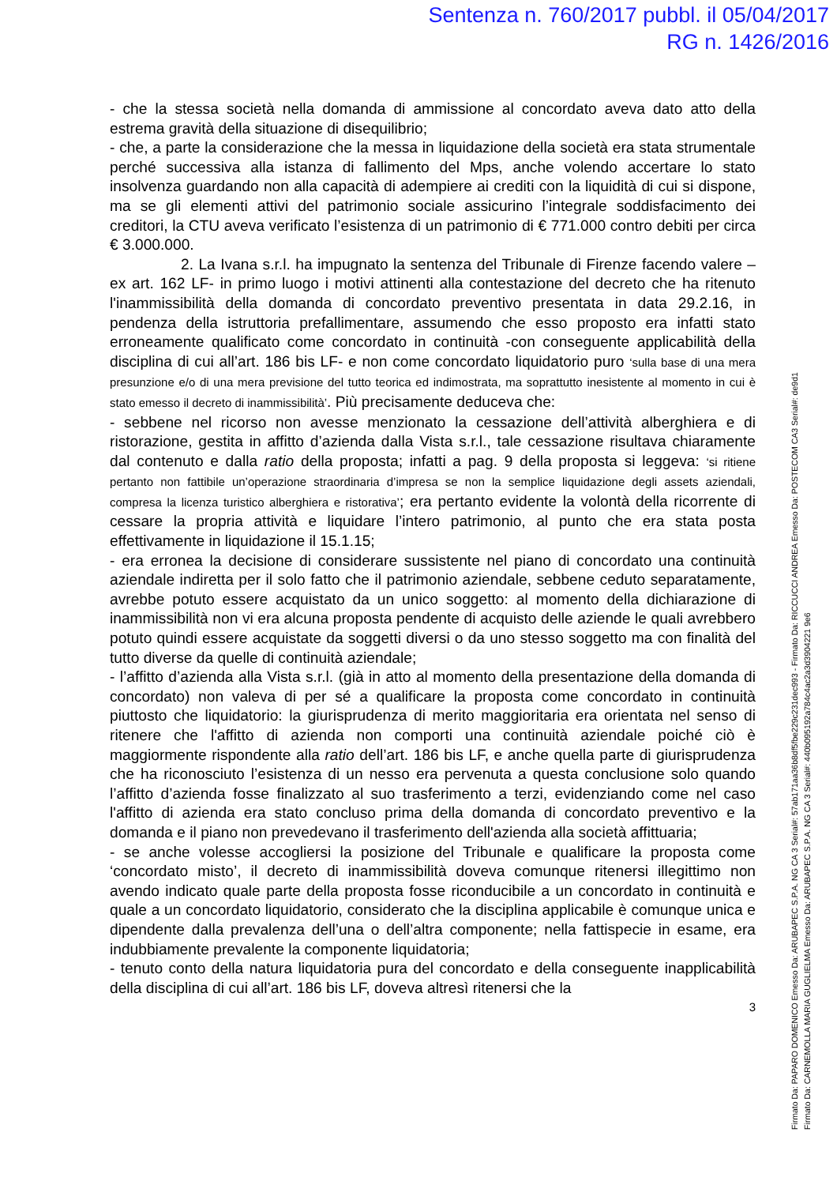Sentenza n. 760/2017 pubbl. il 05/04/2017
RG n. 1426/2016
- che la stessa società nella domanda di ammissione al concordato aveva dato atto della estrema gravità della situazione di disequilibrio;
- che, a parte la considerazione che la messa in liquidazione della società era stata strumentale perché successiva alla istanza di fallimento del Mps, anche volendo accertare lo stato insolvenza guardando non alla capacità di adempiere ai crediti con la liquidità di cui si dispone, ma se gli elementi attivi del patrimonio sociale assicurino l’integrale soddisfacimento dei creditori, la CTU aveva verificato l’esistenza di un patrimonio di € 771.000 contro debiti per circa € 3.000.000.
2. La Ivana s.r.l. ha impugnato la sentenza del Tribunale di Firenze facendo valere –ex art. 162 LF- in primo luogo i motivi attinenti alla contestazione del decreto che ha ritenuto l'inammissibilità della domanda di concordato preventivo presentata in data 29.2.16, in pendenza della istruttoria prefallimentare, assumendo che esso proposto era infatti stato erroneamente qualificato come concordato in continuità -con conseguente applicabilità della disciplina di cui all’art. 186 bis LF- e non come concordato liquidatorio puro ‘sulla base di una mera presunzione e/o di una mera previsione del tutto teorica ed indimostrata, ma soprattutto inesistente al momento in cui è stato emesso il decreto di inammissibilità’. Più precisamente deduceva che:
- sebbene nel ricorso non avesse menzionato la cessazione dell’attività alberghiera e di ristorazione, gestita in affitto d’azienda dalla Vista s.r.l., tale cessazione risultava chiaramente dal contenuto e dalla ratio della proposta; infatti a pag. 9 della proposta si leggeva: ‘si ritiene pertanto non fattibile un’operazione straordinaria d’impresa se non la semplice liquidazione degli assets aziendali, compresa la licenza turistico alberghiera e ristorativa’; era pertanto evidente la volontà della ricorrente di cessare la propria attività e liquidare l’intero patrimonio, al punto che era stata posta effettivamente in liquidazione il 15.1.15;
- era erronea la decisione di considerare sussistente nel piano di concordato una continuità aziendale indiretta per il solo fatto che il patrimonio aziendale, sebbene ceduto separatamente, avrebbe potuto essere acquistato da un unico soggetto: al momento della dichiarazione di inammissibilità non vi era alcuna proposta pendente di acquisto delle aziende le quali avrebbero potuto quindi essere acquistate da soggetti diversi o da uno stesso soggetto ma con finalità del tutto diverse da quelle di continuità aziendale;
- l’affitto d’azienda alla Vista s.r.l. (già in atto al momento della presentazione della domanda di concordato) non valeva di per sé a qualificare la proposta come concordato in continuità piuttosto che liquidatorio: la giurisprudenza di merito maggioritaria era orientata nel senso di ritenere che l'affitto di azienda non comporti una continuità aziendale poiché ciò è maggiormente rispondente alla ratio dell’art. 186 bis LF, e anche quella parte di giurisprudenza che ha riconosciuto l’esistenza di un nesso era pervenuta a questa conclusione solo quando l’affitto d’azienda fosse finalizzato al suo trasferimento a terzi, evidenziando come nel caso l'affitto di azienda era stato concluso prima della domanda di concordato preventivo e la domanda e il piano non prevedevano il trasferimento dell'azienda alla società affittuaria;
- se anche volesse accogliersi la posizione del Tribunale e qualificare la proposta come ‘concordato misto’, il decreto di inammissibilità doveva comunque ritenersi illegittimo non avendo indicato quale parte della proposta fosse riconducibile a un concordato in continuità e quale a un concordato liquidatorio, considerato che la disciplina applicabile è comunque unica e dipendente dalla prevalenza dell’una o dell’altra componente; nella fattispecie in esame, era indubbiamente prevalente la componente liquidatoria;
- tenuto conto della natura liquidatoria pura del concordato e della conseguente inapplicabilità della disciplina di cui all’art. 186 bis LF, doveva altresì ritenersi che la
3
Firmato Da: PAPARO DOMENICO Emesso Da: ARUBAPEC S.P.A. NG CA 3 Serial#: 57ab171aa36b8df5fbe229c231dec993 - Firmato Da: RICCUCCI ANDREA Emesso Da: POSTECOM CA3 Serial#: de9d1
Firmato Da: CARNEMOLLA MARIA GUGLIELMA Emesso Da: ARUBAPEC S.P.A. NG CA 3 Serial#: 440b095192a784c4ac2a3d3904221 9e6